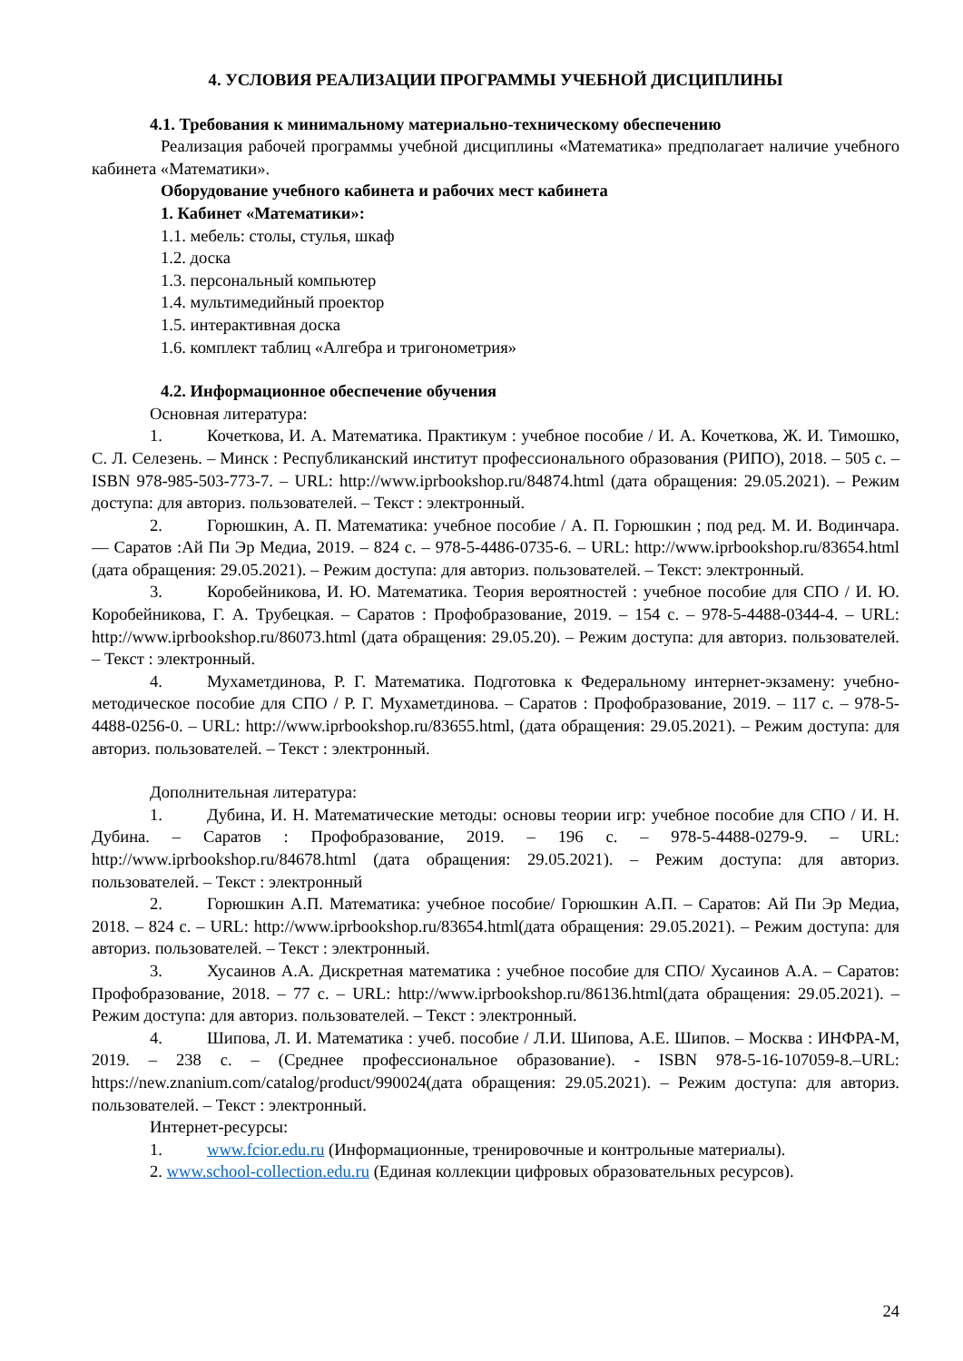4. УСЛОВИЯ РЕАЛИЗАЦИИ ПРОГРАММЫ УЧЕБНОЙ ДИСЦИПЛИНЫ
4.1. Требования к минимальному материально-техническому обеспечению
Реализация рабочей программы учебной дисциплины «Математика» предполагает наличие учебного кабинета «Математики».
Оборудование учебного кабинета и рабочих мест кабинета
1. Кабинет «Математики»:
1.1. мебель: столы, стулья, шкаф
1.2. доска
1.3. персональный компьютер
1.4. мультимедийный проектор
1.5. интерактивная доска
1.6. комплект таблиц «Алгебра и тригонометрия»
4.2. Информационное обеспечение обучения
Основная литература:
1. Кочеткова, И. А. Математика. Практикум : учебное пособие / И. А. Кочеткова, Ж. И. Тимошко, С. Л. Селезень. – Минск : Республиканский институт профессионального образования (РИПО), 2018. – 505 с. – ISBN 978-985-503-773-7. – URL: http://www.iprbookshop.ru/84874.html (дата обращения: 29.05.2021). – Режим доступа: для авториз. пользователей. – Текст : электронный.
2. Горюшкин, А. П. Математика: учебное пособие / А. П. Горюшкин ; под ред. М. И. Водинчара. — Саратов :Ай Пи Эр Медиа, 2019. – 824 с. – 978-5-4486-0735-6. – URL: http://www.iprbookshop.ru/83654.html (дата обращения: 29.05.2021). – Режим доступа: для авториз. пользователей. – Текст: электронный.
3. Коробейникова, И. Ю. Математика. Теория вероятностей : учебное пособие для СПО / И. Ю. Коробейникова, Г. А. Трубецкая. – Саратов : Профобразование, 2019. – 154 с. – 978-5-4488-0344-4. – URL: http://www.iprbookshop.ru/86073.html (дата обращения: 29.05.20). – Режим доступа: для авториз. пользователей. – Текст : электронный.
4. Мухаметдинова, Р. Г. Математика. Подготовка к Федеральному интернет-экзамену: учебно-методическое пособие для СПО / Р. Г. Мухаметдинова. – Саратов : Профобразование, 2019. – 117 с. – 978-5-4488-0256-0. – URL: http://www.iprbookshop.ru/83655.html, (дата обращения: 29.05.2021). – Режим доступа: для авториз. пользователей. – Текст : электронный.
Дополнительная литература:
1. Дубина, И. Н. Математические методы: основы теории игр: учебное пособие для СПО / И. Н. Дубина. – Саратов : Профобразование, 2019. – 196 с. – 978-5-4488-0279-9. – URL: http://www.iprbookshop.ru/84678.html (дата обращения: 29.05.2021). – Режим доступа: для авториз. пользователей. – Текст : электронный
2. Горюшкин А.П. Математика: учебное пособие/ Горюшкин А.П. – Саратов: Ай Пи Эр Медиа, 2018. – 824 с. – URL: http://www.iprbookshop.ru/83654.html(дата обращения: 29.05.2021). – Режим доступа: для авториз. пользователей. – Текст : электронный.
3. Хусаинов А.А. Дискретная математика : учебное пособие для СПО/ Хусаинов А.А. – Саратов: Профобразование, 2018. – 77 с. – URL: http://www.iprbookshop.ru/86136.html(дата обращения: 29.05.2021). – Режим доступа: для авториз. пользователей. – Текст : электронный.
4. Шипова, Л. И. Математика : учеб. пособие / Л.И. Шипова, А.Е. Шипов. – Москва : ИНФРА-М, 2019. – 238 с. – (Среднее профессиональное образование). - ISBN 978-5-16-107059-8.–URL: https://new.znanium.com/catalog/product/990024(дата обращения: 29.05.2021). – Режим доступа: для авториз. пользователей. – Текст : электронный.
Интернет-ресурсы:
1. www.fcior.edu.ru (Информационные, тренировочные и контрольные материалы).
2. www.school-collection.edu.ru (Единая коллекции цифровых образовательных ресурсов).
24